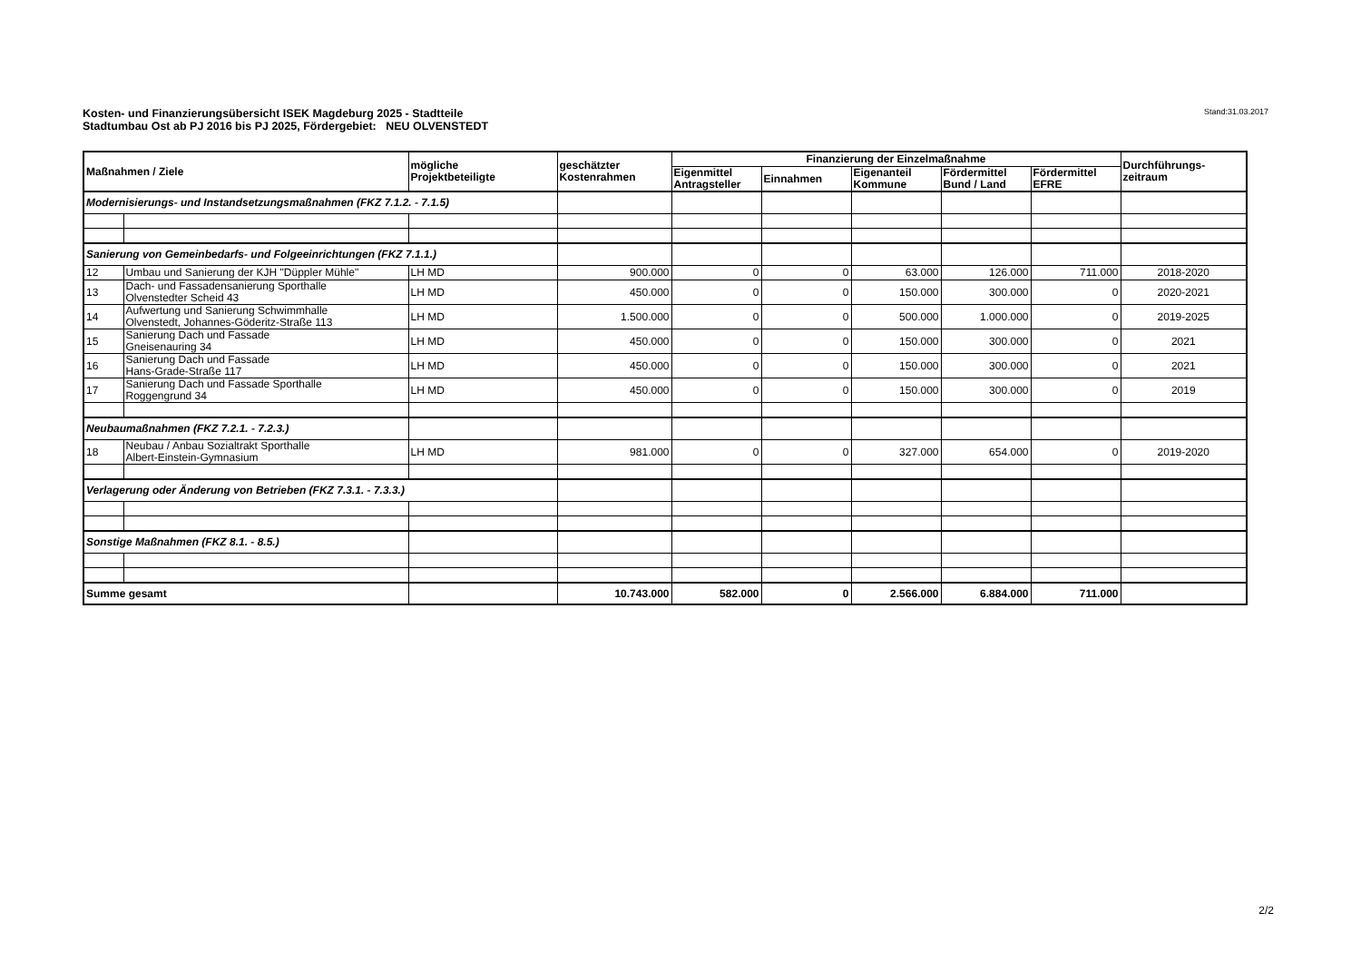Kosten- und Finanzierungsübersicht ISEK Magdeburg 2025 - Stadtteile
Stadtumbau Ost ab PJ 2016 bis PJ 2025, Fördergebiet: NEU OLVENSTEDT
Stand:31.03.2017
| Maßnahmen / Ziele | | mögliche Projektbeteiligte | geschätzter Kostenrahmen | Finanzierung der Einzelmaßnahme | | | | | Durchführungs- zeitraum |
| --- | --- | --- | --- | --- | --- | --- | --- | --- | --- |
| | | | | Eigenmittel Antragsteller | Einnahmen | Eigenanteil Kommune | Fördermittel Bund / Land | Fördermittel EFRE | |
| Modernisierungs- und Instandsetzungsmaßnahmen (FKZ 7.1.2. - 7.1.5) | | | | | | | | | |
| Sanierung von Gemeinbedarfs- und Folgeeinrichtungen (FKZ 7.1.1.) | | | | | | | | | |
| 12 | Umbau und Sanierung der KJH "Düppler Mühle" | LH MD | 900.000 | 0 | 0 | 63.000 | 126.000 | 711.000 | 2018-2020 |
| 13 | Dach- und Fassadensanierung Sporthalle Olvenstedter Scheid 43 | LH MD | 450.000 | 0 | 0 | 150.000 | 300.000 | 0 | 2020-2021 |
| 14 | Aufwertung und Sanierung Schwimmhalle Olvenstedt, Johannes-Göderitz-Straße 113 | LH MD | 1.500.000 | 0 | 0 | 500.000 | 1.000.000 | 0 | 2019-2025 |
| 15 | Sanierung Dach und Fassade Gneisenauring 34 | LH MD | 450.000 | 0 | 0 | 150.000 | 300.000 | 0 | 2021 |
| 16 | Sanierung Dach und Fassade Hans-Grade-Straße 117 | LH MD | 450.000 | 0 | 0 | 150.000 | 300.000 | 0 | 2021 |
| 17 | Sanierung Dach und Fassade Sporthalle Roggengrund 34 | LH MD | 450.000 | 0 | 0 | 150.000 | 300.000 | 0 | 2019 |
| Neubaumaßnahmen (FKZ 7.2.1. - 7.2.3.) | | | | | | | | | |
| 18 | Neubau / Anbau Sozialtrakt Sporthalle Albert-Einstein-Gymnasium | LH MD | 981.000 | 0 | 0 | 327.000 | 654.000 | 0 | 2019-2020 |
| Verlagerung oder Änderung von Betrieben (FKZ 7.3.1. - 7.3.3.) | | | | | | | | | |
| Sonstige Maßnahmen (FKZ 8.1. - 8.5.) | | | | | | | | | |
| Summe gesamt | | | 10.743.000 | 582.000 | 0 | 2.566.000 | 6.884.000 | 711.000 | |
2/2